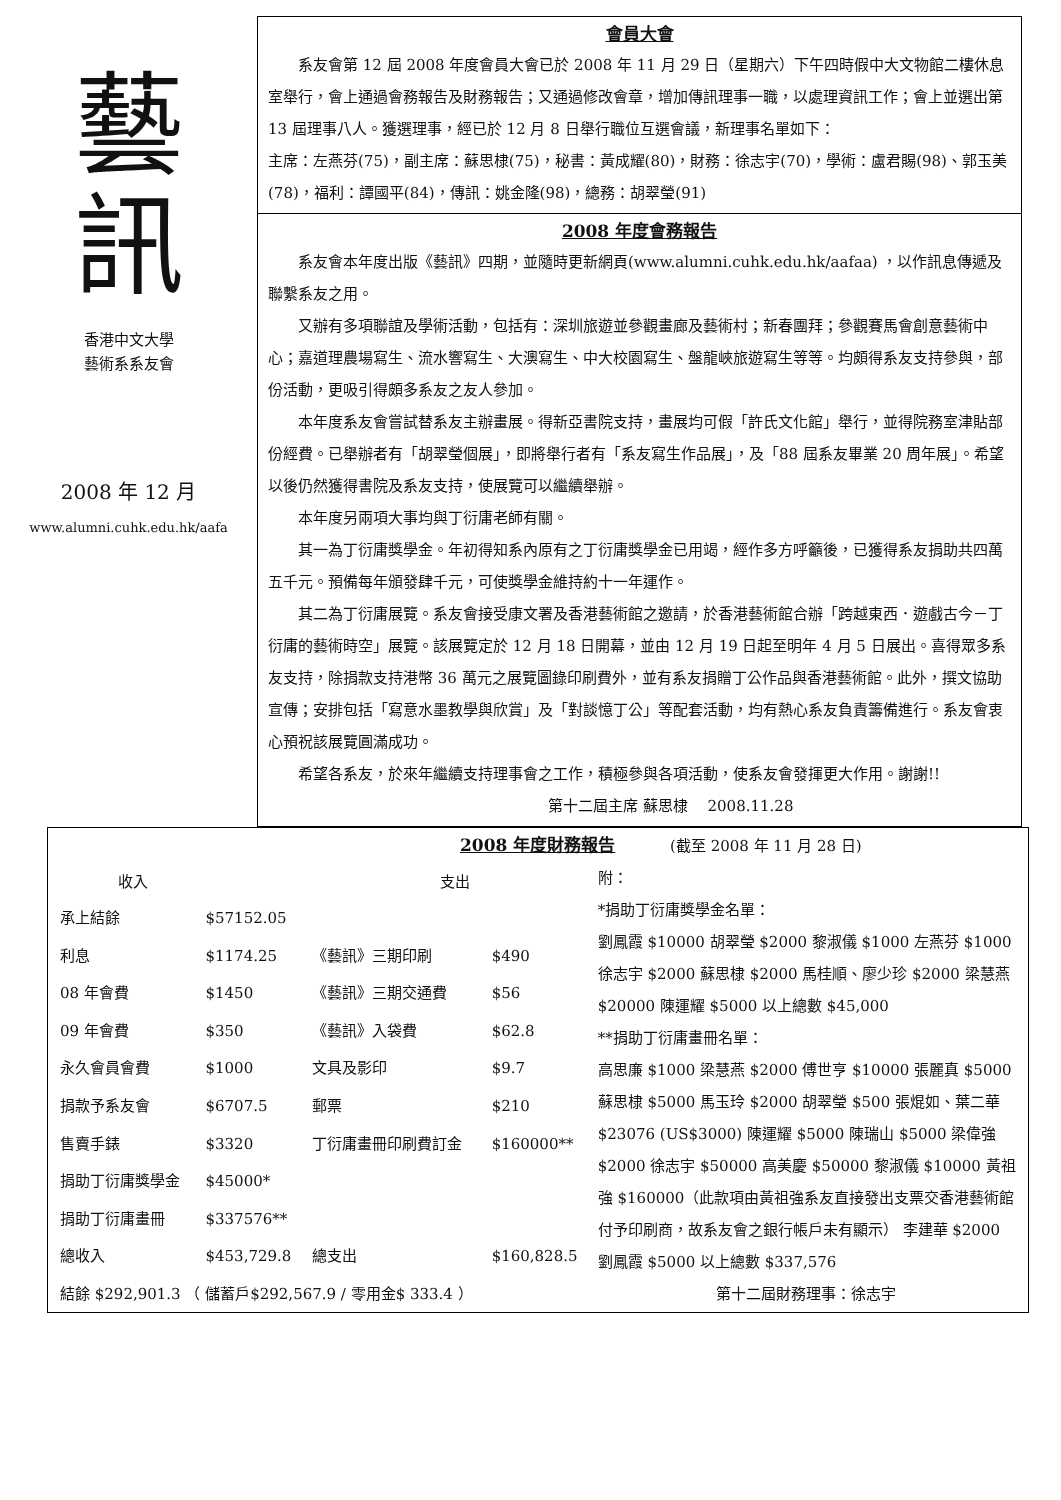藝
訊
香港中文大學
藝術系系友會
2008 年 12 月
www.alumni.cuhk.edu.hk/aafa
會員大會
系友會第 12 屆 2008 年度會員大會已於 2008 年 11 月 29 日（星期六）下午四時假中大文物館二樓休息室舉行，會上通過會務報告及財務報告；又通過修改會章，增加傳訊理事一職，以處理資訊工作；會上並選出第 13 屆理事八人。獲選理事，經已於 12 月 8 日舉行職位互選會議，新理事名單如下：
主席：左燕芬(75)，副主席：蘇思棣(75)，秘書：黃成耀(80)，財務：徐志宇(70)，學術：盧君賜(98)、郭玉美(78)，福利：譚國平(84)，傳訊：姚金隆(98)，總務：胡翠瑩(91)
2008 年度會務報告
系友會本年度出版《藝訊》四期，並隨時更新網頁(www.alumni.cuhk.edu.hk/aafaa) ，以作訊息傳遞及聯繫系友之用。
又辦有多項聯誼及學術活動，包括有：深圳旅遊並參觀畫廊及藝術村；新春團拜；參觀賽馬會創意藝術中心；嘉道理農場寫生、流水響寫生、大澳寫生、中大校園寫生、盤龍峽旅遊寫生等等。均頗得系友支持參與，部份活動，更吸引得頗多系友之友人參加。
本年度系友會嘗試替系友主辦畫展。得新亞書院支持，畫展均可假「許氏文化館」舉行，並得院務室津貼部份經費。已舉辦者有「胡翠瑩個展」，即將舉行者有「系友寫生作品展」，及「88 屆系友畢業 20 周年展」。希望以後仍然獲得書院及系友支持，使展覽可以繼續舉辦。
本年度另兩項大事均與丁衍庸老師有關。
其一為丁衍庸獎學金。年初得知系內原有之丁衍庸獎學金已用竭，經作多方呼籲後，已獲得系友捐助共四萬五千元。預備每年頒發肆千元，可使獎學金維持約十一年運作。
其二為丁衍庸展覽。系友會接受康文署及香港藝術館之邀請，於香港藝術館合辦「跨越東西．遊戲古今－丁衍庸的藝術時空」展覽。該展覽定於 12 月 18 日開幕，並由 12 月 19 日起至明年 4 月 5 日展出。喜得眾多系友支持，除捐款支持港幣 36 萬元之展覽圖錄印刷費外，並有系友捐贈丁公作品與香港藝術館。此外，撰文協助宣傳；安排包括「寫意水墨教學與欣賞」及「對談憶丁公」等配套活動，均有熱心系友負責籌備進行。系友會衷心預祝該展覽圓滿成功。
希望各系友，於來年繼續支持理事會之工作，積極參與各項活動，使系友會發揮更大作用。謝謝!! 第十二屆主席 蘇思棣 　2008.11.28
2008 年度財務報告
(截至 2008 年 11 月 28 日)
| 收入 | | 支出 | |
| --- | --- | --- | --- |
| 承上結餘 | $57152.05 | | |
| 利息 | $1174.25 | 《藝訊》三期印刷 | $490 |
| 08 年會費 | $1450 | 《藝訊》三期交通費 | $56 |
| 09 年會費 | $350 | 《藝訊》入袋費 | $62.8 |
| 永久會員會費 | $1000 | 文具及影印 | $9.7 |
| 捐款予系友會 | $6707.5 | 郵票 | $210 |
| 售賣手錶 | $3320 | 丁衍庸畫冊印刷費訂金 | $160000** |
| 捐助丁衍庸獎學金 | $45000* | | |
| 捐助丁衍庸畫冊 | $337576** | | |
| 總收入 | $453,729.8 | 總支出 | $160,828.5 |
附：
*捐助丁衍庸獎學金名單：
劉鳳霞 $10000 胡翠瑩 $2000 黎淑儀 $1000 左燕芬 $1000 徐志宇 $2000 蘇思棣 $2000 馬桂順、廖少珍 $2000 梁慧燕 $20000 陳運耀 $5000 以上總數 $45,000
**捐助丁衍庸畫冊名單：
高思廉 $1000 梁慧燕 $2000 傅世亨 $10000 張麗真 $5000 蘇思棣 $5000 馬玉玲 $2000 胡翠瑩 $500 張焜如、葉二華 $23076 (US$3000) 陳運耀 $5000 陳瑞山 $5000 梁偉強 $2000 徐志宇 $50000 高美慶 $50000 黎淑儀 $10000 黃祖強 $160000（此款項由黃祖強系友直接發出支票交香港藝術館付予印刷商，故系友會之銀行帳戶未有顯示） 李建華 $2000 劉鳳霞 $5000 以上總數 $337,576
結餘 $292,901.3 （ 儲蓄戶$292,567.9 / 零用金$ 333.4 ） 第十二屆財務理事：徐志宇